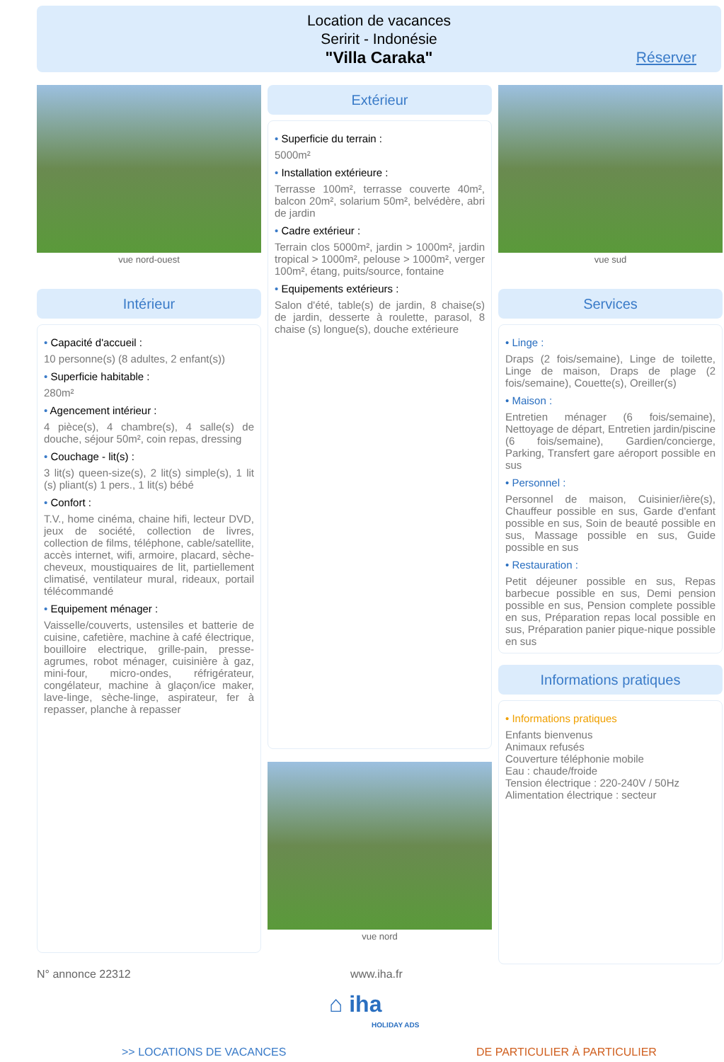Location de vacances
Seririt - Indonésie
"Villa Caraka"
Réserver
vue nord-ouest
Intérieur
• Capacité d'accueil :
10 personne(s) (8 adultes, 2 enfant(s))
• Superficie habitable :
280m²
• Agencement intérieur :
4 pièce(s), 4 chambre(s), 4 salle(s) de douche, séjour 50m², coin repas, dressing
• Couchage - lit(s) :
3 lit(s) queen-size(s), 2 lit(s) simple(s), 1 lit (s) pliant(s) 1 pers., 1 lit(s) bébé
• Confort :
T.V., home cinéma, chaine hifi, lecteur DVD, jeux de société, collection de livres, collection de films, téléphone, cable/satellite, accès internet, wifi, armoire, placard, sèche-cheveux, moustiquaires de lit, partiellement climatisé, ventilateur mural, rideaux, portail télécommandé
• Equipement ménager :
Vaisselle/couverts, ustensiles et batterie de cuisine, cafetière, machine à café électrique, bouilloire electrique, grille-pain, presse-agrumes, robot ménager, cuisinière à gaz, mini-four, micro-ondes, réfrigérateur, congélateur, machine à glaçon/ice maker, lave-linge, sèche-linge, aspirateur, fer à repasser, planche à repasser
Extérieur
• Superficie du terrain :
5000m²
• Installation extérieure :
Terrasse 100m², terrasse couverte 40m², balcon 20m², solarium 50m², belvédère, abri de jardin
• Cadre extérieur :
Terrain clos 5000m², jardin > 1000m², jardin tropical > 1000m², pelouse > 1000m², verger 100m², étang, puits/source, fontaine
• Equipements extérieurs :
Salon d'été, table(s) de jardin, 8 chaise(s) de jardin, desserte à roulette, parasol, 8 chaise (s) longue(s), douche extérieure
vue nord
vue sud
Services
• Linge :
Draps (2 fois/semaine), Linge de toilette, Linge de maison, Draps de plage (2 fois/semaine), Couette(s), Oreiller(s)
• Maison :
Entretien ménager (6 fois/semaine), Nettoyage de départ, Entretien jardin/piscine (6 fois/semaine), Gardien/concierge, Parking, Transfert gare aéroport possible en sus
• Personnel :
Personnel de maison, Cuisinier/ière(s), Chauffeur possible en sus, Garde d'enfant possible en sus, Soin de beauté possible en sus, Massage possible en sus, Guide possible en sus
• Restauration :
Petit déjeuner possible en sus, Repas barbecue possible en sus, Demi pension possible en sus, Pension complete possible en sus, Préparation repas local possible en sus, Préparation panier pique-nique possible en sus
Informations pratiques
• Informations pratiques
Enfants bienvenus
Animaux refusés
Couverture téléphonie mobile
Eau : chaude/froide
Tension électrique : 220-240V / 50Hz
Alimentation électrique : secteur
N° annonce 22312 www.iha.fr
⌂ iha
HOLIDAY ADS
>> LOCATIONS DE VACANCES DE PARTICULIER À PARTICULIER